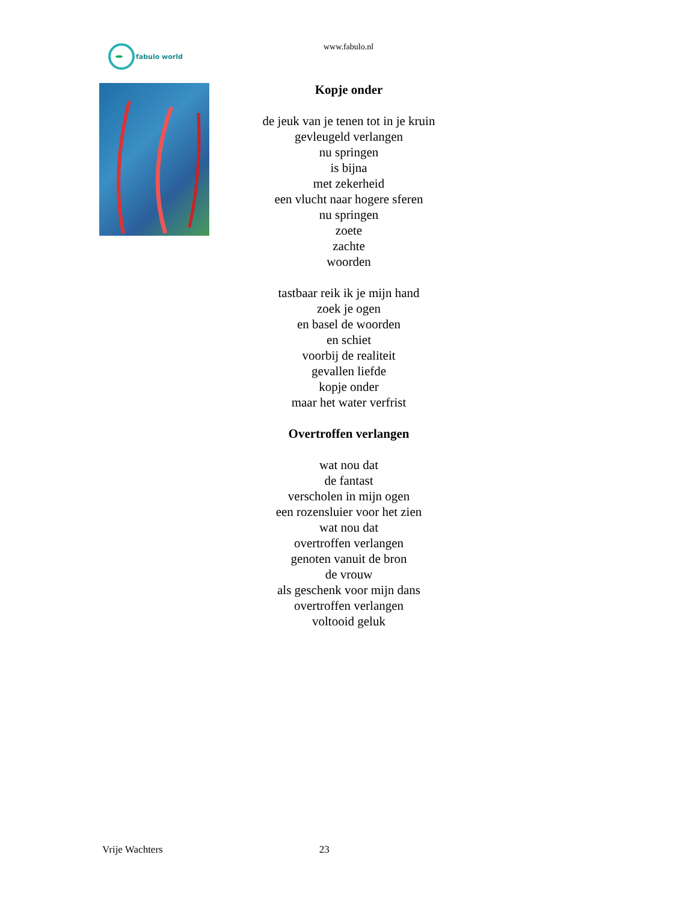fabulo world
www.fabulo.nl
Kopje onder
de jeuk van je tenen tot in je kruin
gevleugeld verlangen
nu springen
is bijna
met zekerheid
een vlucht naar hogere sferen
nu springen
zoete
zachte
woorden
tastbaar reik ik je mijn hand
zoek je ogen
en basel de woorden
en schiet
voorbij de realiteit
gevallen liefde
kopje onder
maar het water verfrist
Overtroffen verlangen
wat nou dat
de fantast
verscholen in mijn ogen
een rozensluier voor het zien
wat nou dat
overtroffen verlangen
genoten vanuit de bron
de vrouw
als geschenk voor mijn dans
overtroffen verlangen
voltooid geluk
Vrije Wachters 23